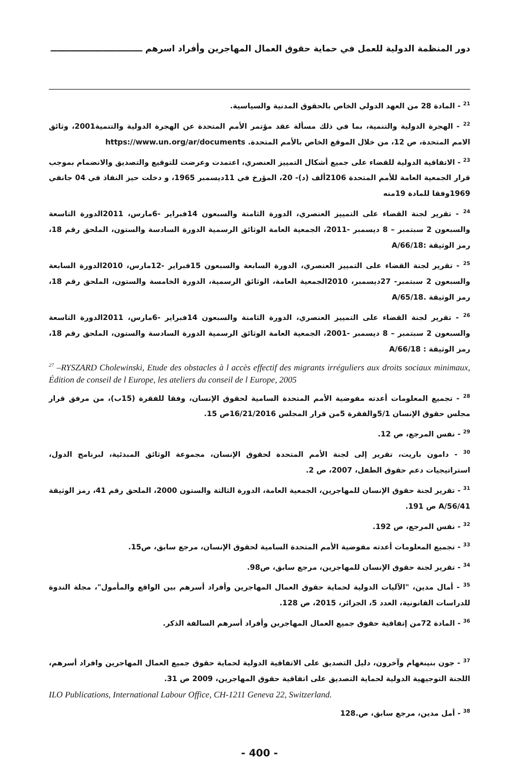دور المنظمة الدولية للعمل في حماية حقوق العمال المهاجرين وأفراد اسرهم ـــــــــــــــــــــــــــــــ
<sup>21</sup> - المادة 28 من العهد الدولي الخاص بالحقوق المدنية والسياسية.
<sup>22</sup> - الهجرة الدولية والتنمية، بما في ذلك مسألة عقد مؤتمر الأمم المتحدة عن الهجرة الدولية والتنمية2001، وثائق الامم المتحدة، ص 12، من خلال الموقع الخاص بالأمم المتحدة. https://www.un.org/ar/documents
<sup>23</sup> - الاتفاقية الدولية للقضاء على جميع أشكال التمييز العنصري، اعتمدت وعرضت للتوقيع والتصديق والانضمام بموجب قرار الجمعية العامة للأمم المتحدة 2106ألف (د)- 20، المؤرخ في 11ديسمبر 1965، و دخلت حيز النفاذ في 04 جانفي 1969وفقا للمادة 19منه
<sup>24</sup> - تقرير لجنة القضاء على التمييز العنصري، الدورة الثامنة والسبعون 14فبراير -6مارس، 2011الدورة التاسعة والسبعون 2 سبتمبر – 8 ديسمبر -2011، الجمعية العامة الوثائق الرسمية الدورة السادسة والستون، الملحق رقم 18، رمز الوثيقة :A/66/18
<sup>25</sup> - تقرير لجنة القضاء على التمييز العنصري، الدورة السابعة والسبعون 15فبراير -12مارس، 2010الدورة السابعة والسبعون 2 سبتمبر- 27ديسمبر، 2010الجمعية العامة، الوثائق الرسمية، الدورة الخامسة والستون، الملحق رقم 18، رمز الوثيقة .A/65/18
<sup>26</sup> - تقرير لجنة القضاء على التمييز العنصري، الدورة الثامنة والسبعون 14فبراير -6مارس، 2011الدورة التاسعة والسبعون 2 سبتمبر – 8 ديسمبر -2001، الجمعية العامة الوثائق الرسمية الدورة السادسة والستون، الملحق رقم 18، رمز الوثيقة : A/66/18
<sup>27</sup> –RYSZARD Cholewinski, Etude des obstacles à l accès effectif des migrants irréguliers aux droits sociaux minimaux, Édition de conseil de l Europe, les ateliers du conseil de l Europe, 2005
<sup>28</sup> - تجميع المعلومات أعدته مفوضية الأمم المتحدة السامية لحقوق الإنسان، وفقا للفقرة (15ب)، من مرفق قرار مجلس حقوق الإنسان 5/1والفقرة 5من قرار المجلس 16/21/2016ص 15.
<sup>29</sup> - نفس المرجع، ص 12.
<sup>30</sup> - دامون باريت، تقرير إلى لجنة الأمم المتحدة لحقوق الإنسان، مجموعة الوثائق المبدئية، لبرنامج الدول، استراتيجيات دعم حقوق الطفل، 2007، ص 2.
<sup>31</sup> - تقرير لجنة حقوق الإنسان للمهاجرين، الجمعية العامة، الدورة الثالثة والستون 2000، الملحق رقم 41، رمز الوثيقة A/56/41 ص 191.
<sup>32</sup> - نفس المرجع، ص 192.
<sup>33</sup> - تجميع المعلومات أعدته مفوضية الأمم المتحدة السامية لحقوق الإنسان، مرجع سابق، ص15.
<sup>34</sup> - تقرير لجنة حقوق الإنسان للمهاجرين، مرجع سابق، ص98.
<sup>35</sup> - أمال مدين، "الآليات الدولية لحماية حقوق العمال المهاجرين وأفراد أسرهم بين الواقع والمأمول"، مجلة الندوة للدراسات القانونية، العدد 5، الجزائر، 2015، ص 128.
<sup>36</sup> - المادة 72من إتفاقية حقوق جميع العمال المهاجرين وأفراد أسرهم السالفة الذكر.
<sup>37</sup> - جون بنينغهام وآخرون، دليل التصديق على الاتفاقية الدولية لحماية حقوق جميع العمال المهاجرين وافراد أسرهم، اللجنة التوجيهية الدولية لحماية التصديق على اتفاقية حقوق المهاجرين، 2009 ص 31.
ILO Publications, International Labour Office, CH-1211 Geneva 22, Switzerland.
<sup>38</sup> - أمل مدين، مرجع سابق، ص.128
- 400 -